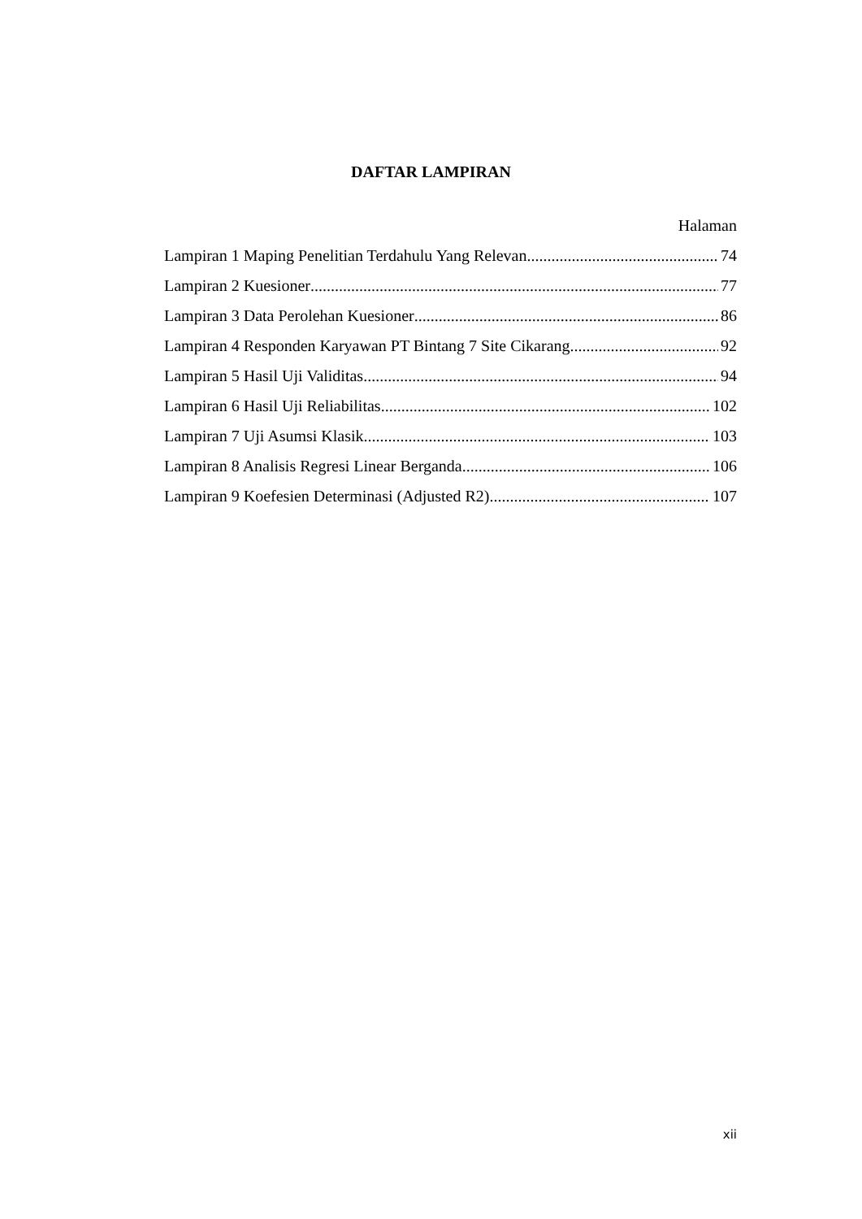DAFTAR LAMPIRAN
Halaman
Lampiran 1 Maping Penelitian Terdahulu Yang Relevan 74
Lampiran 2 Kuesioner 77
Lampiran 3 Data Perolehan Kuesioner 86
Lampiran 4 Responden Karyawan PT Bintang 7 Site Cikarang 92
Lampiran 5 Hasil Uji Validitas 94
Lampiran 6 Hasil Uji Reliabilitas 102
Lampiran 7 Uji Asumsi Klasik 103
Lampiran 8 Analisis Regresi Linear Berganda 106
Lampiran 9 Koefesien Determinasi (Adjusted R2) 107
xii